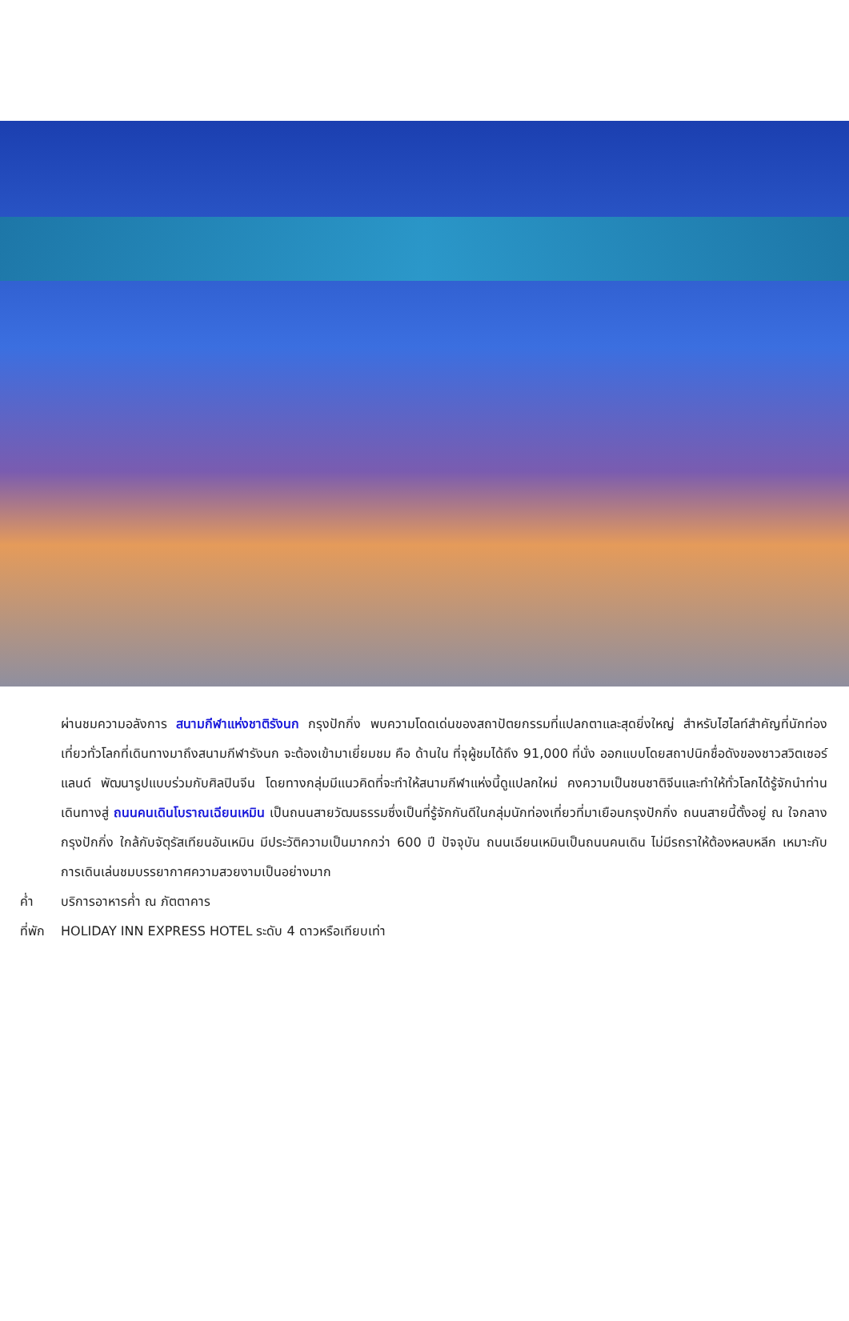ผ่านชมความอลังการ สนามกีฬาแห่งชาติรังนก กรุงปักกิ่ง พบความโดดเด่นของสถาปัตยกรรมที่แปลกตาและสุดยิ่งใหญ่ สำหรับไฮไลท์สำคัญที่นักท่องเที่ยวทั่วโลกที่เดินทางมาถึงสนามกีฬารังนก จะต้องเข้ามาเยี่ยมชม คือ ด้านใน ที่จุผู้ชมได้ถึง 91,000 ที่นั่ง ออกแบบโดยสถาปนิกชื่อดังของชาวสวิตเซอร์แลนด์ พัฒนารูปแบบร่วมกับศิลปินจีน โดยทางกลุ่มมีแนวคิดที่จะทำให้สนามกีฬาแห่งนี้ดูแปลกใหม่ คงความเป็นชนชาติจีนและทำให้ทั่วโลกได้รู้จักนำท่านเดินทางสู่ ถนนคนเดินโบราณเฉียนเหมิน เป็นถนนสายวัฒนธรรมซึ่งเป็นที่รู้จักกันดีในกลุ่มนักท่องเที่ยวที่มาเยือนกรุงปักกิ่ง ถนนสายนี้ตั้งอยู่ ณ ใจกลางกรุงปักกิ่ง ใกล้กับจัตุรัสเทียนอันเหมิน มีประวัติความเป็นมากกว่า 600 ปี ปัจจุบัน ถนนเฉียนเหมินเป็นถนนคนเดิน ไม่มีรถราให้ต้องหลบหลีก เหมาะกับการเดินเล่นชมบรรยากาศความสวยงามเป็นอย่างมาก
ค่ำ บริการอาหารค่ำ ณ ภัตตาคาร
ที่พัก HOLIDAY INN EXPRESS HOTEL ระดับ 4 ดาวหรือเทียบเท่า